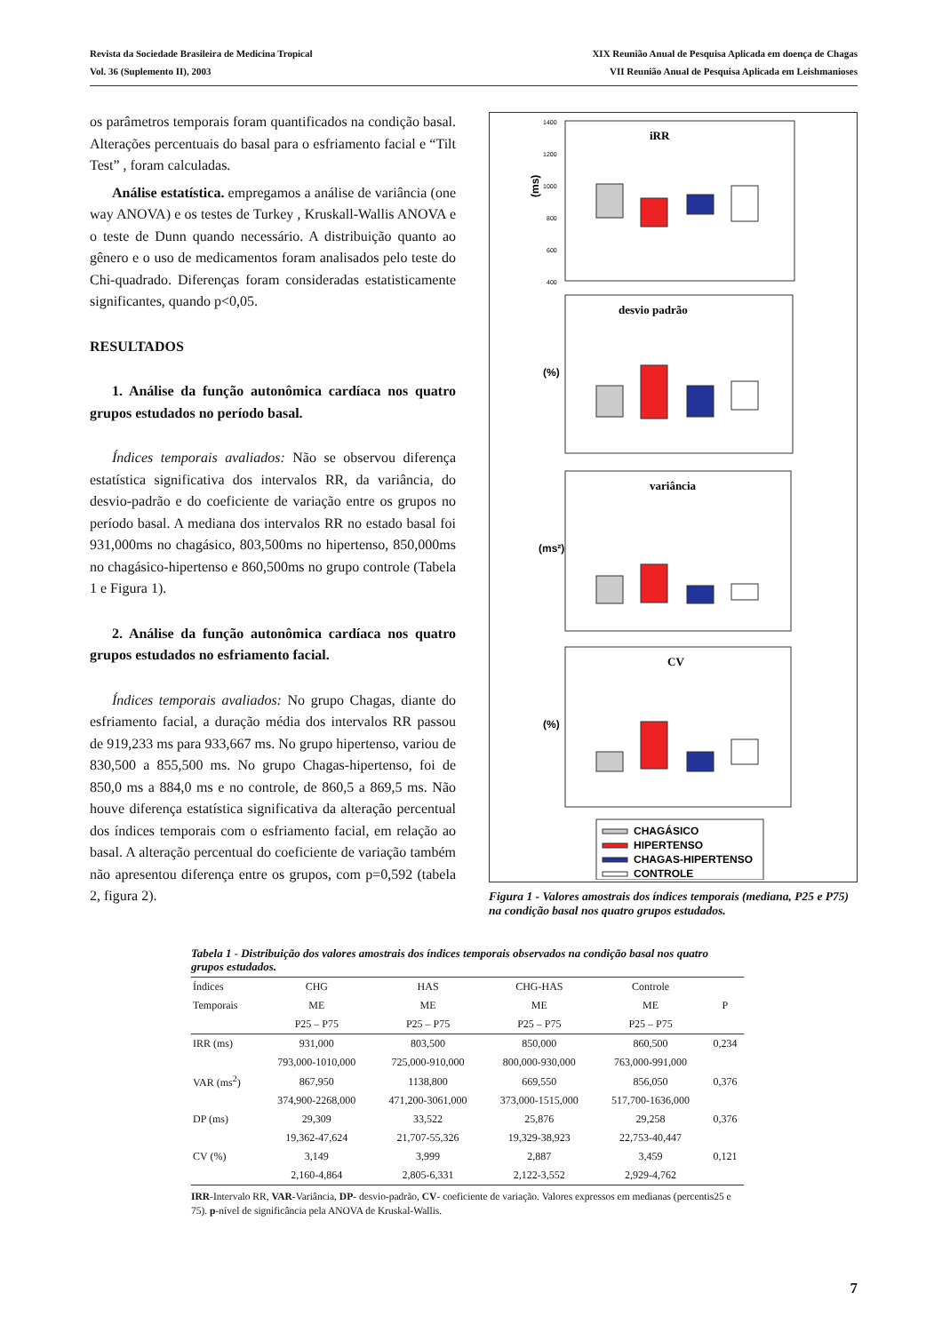Revista da Sociedade Brasileira de Medicina Tropical
Vol. 36 (Suplemento II), 2003
XIX Reunião Anual de Pesquisa Aplicada em doença de Chagas
VII Reunião Anual de Pesquisa Aplicada em Leishmanioses
os parâmetros temporais foram quantificados na condição basal. Alterações percentuais do basal para o esfriamento facial e “Tilt Test” , foram calculadas.
Análise estatística. empregamos a análise de variância (one way ANOVA) e os testes de Turkey , Kruskall-Wallis ANOVA e o teste de Dunn quando necessário. A distribuição quanto ao gênero e o uso de medicamentos foram analisados pelo teste do Chi-quadrado. Diferenças foram consideradas estatisticamente significantes, quando p<0,05.
RESULTADOS
1. Análise da função autonômica cardíaca nos quatro grupos estudados no período basal.
Índices temporais avaliados: Não se observou diferença estatística significativa dos intervalos RR, da variância, do desvio-padrão e do coeficiente de variação entre os grupos no período basal. A mediana dos intervalos RR no estado basal foi 931,000ms no chagásico, 803,500ms no hipertenso, 850,000ms no chagásico-hipertenso e 860,500ms no grupo controle (Tabela 1 e Figura 1).
2. Análise da função autonômica cardíaca nos quatro grupos estudados no esfriamento facial.
Índices temporais avaliados: No grupo Chagas, diante do esfriamento facial, a duração média dos intervalos RR passou de 919,233 ms para 933,667 ms. No grupo hipertenso, variou de 830,500 a 855,500 ms. No grupo Chagas-hipertenso, foi de 850,0 ms a 884,0 ms e no controle, de 860,5 a 869,5 ms. Não houve diferença estatística significativa da alteração percentual dos índices temporais com o esfriamento facial, em relação ao basal. A alteração percentual do coeficiente de variação também não apresentou diferença entre os grupos, com p=0,592 (tabela 2, figura 2).
iRR
(ms)
1400
1200
1000
800
600
400
desvio padrão
(%)
variância
(ms²)
CV
(%)
CHAGÁSICO
HIPERTENSO
CHAGAS-HIPERTENSO
CONTROLE
Figura 1 - Valores amostrais dos índices temporais (mediana, P25 e P75) na condição basal nos quatro grupos estudados.
Tabela 1 - Distribuição dos valores amostrais dos índices temporais observados na condição basal nos quatro grupos estudados.
| Índices | CHG | HAS | CHG-HAS | Controle | |
| --- | --- | --- | --- | --- | --- |
| Temporais | ME | ME | ME | ME | P |
| | P25 – P75 | P25 – P75 | P25 – P75 | P25 – P75 | |
| IRR (ms) | 931,000 | 803,500 | 850,000 | 860,500 | 0,234 |
| | 793,000-1010,000 | 725,000-910,000 | 800,000-930,000 | 763,000-991,000 | |
| VAR (ms<sup>2</sup>) | 867,950 | 1138,800 | 669,550 | 856,050 | 0,376 |
| | 374,900-2268,000 | 471,200-3061,000 | 373,000-1515,000 | 517,700-1636,000 | |
| DP (ms) | 29,309 | 33,522 | 25,876 | 29,258 | 0,376 |
| | 19,362-47,624 | 21,707-55,326 | 19,329-38,923 | 22,753-40,447 | |
| CV (%) | 3,149 | 3,999 | 2,887 | 3,459 | 0,121 |
| | 2,160-4,864 | 2,805-6,331 | 2,122-3,552 | 2,929-4,762 | |
IRR-Intervalo RR, VAR-Variância, DP- desvio-padrão, CV- coeficiente de variação. Valores expressos em medianas (percentis25 e 75). p-nível de significância pela ANOVA de Kruskal-Wallis.
7